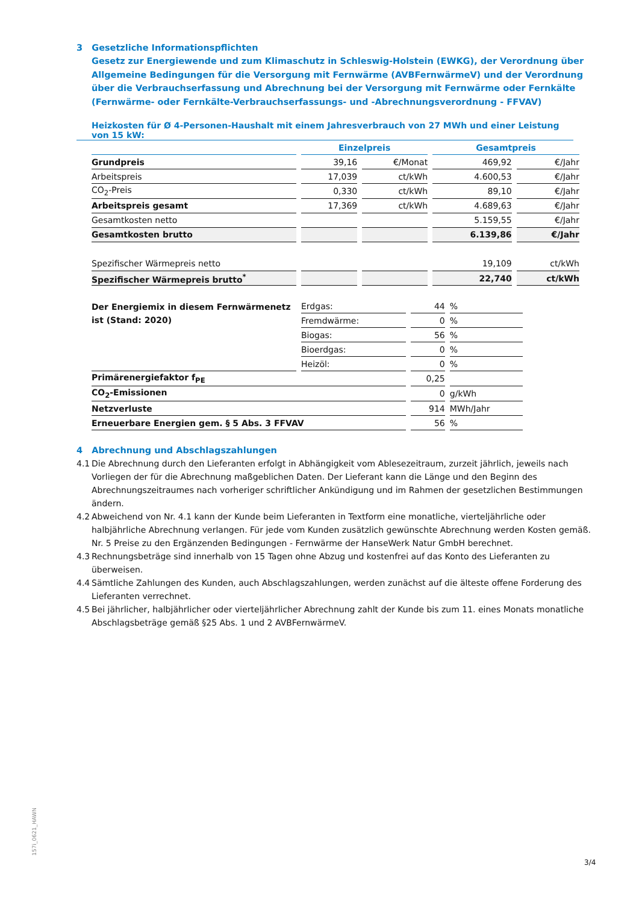3 Gesetzliche Informationspflichten
Gesetz zur Energiewende und zum Klimaschutz in Schleswig-Holstein (EWKG), der Verordnung über Allgemeine Bedingungen für die Versorgung mit Fernwärme (AVBFernwärmeV) und der Verordnung über die Verbrauchserfassung und Abrechnung bei der Versorgung mit Fernwärme oder Fernkälte (Fernwärme- oder Fernkälte-Verbrauchserfassungs- und -Abrechnungsverordnung - FFVAV)
Heizkosten für Ø 4-Personen-Haushalt mit einem Jahresverbrauch von 27 MWh und einer Leistung von 15 kW:
| | Einzelpreis | | Gesamtpreis | |
| Grundpreis | 39,16 | €/Monat | 469,92 | €/Jahr |
| Arbeitspreis | 17,039 | ct/kWh | 4.600,53 | €/Jahr |
| CO<sub>2</sub>-Preis | 0,330 | ct/kWh | 89,10 | €/Jahr |
| Arbeitspreis gesamt | 17,369 | ct/kWh | 4.689,63 | €/Jahr |
| Gesamtkosten netto | | | 5.159,55 | €/Jahr |
| Gesamtkosten brutto | | | 6.139,86 | €/Jahr |
| Spezifischer Wärmepreis netto | | | 19,109 | ct/kWh |
| Spezifischer Wärmepreis brutto<sup>*</sup> | | | 22,740 | ct/kWh |
| Der Energiemix in diesem Fernwärmenetz ist (Stand: 2020) | Erdgas: | 44 | % |
| | Fremdwärme: | 0 | % |
| | Biogas: | 56 | % |
| | Bioerdgas: | 0 | % |
| | Heizöl: | 0 | % |
| Primärenergiefaktor f<sub>PE</sub> | | 0,25 | |
| CO<sub>2</sub>-Emissionen | | 0 | g/kWh |
| Netzverluste | | 914 | MWh/Jahr |
| Erneuerbare Energien gem. § 5 Abs. 3 FFVAV | | 56 | % |
4 Abrechnung und Abschlagszahlungen
4.1 Die Abrechnung durch den Lieferanten erfolgt in Abhängigkeit vom Ablesezeitraum, zurzeit jährlich, jeweils nach Vorliegen der für die Abrechnung maßgeblichen Daten. Der Lieferant kann die Länge und den Beginn des Abrechnungszeitraumes nach vorheriger schriftlicher Ankündigung und im Rahmen der gesetzlichen Bestimmungen ändern.
4.2 Abweichend von Nr. 4.1 kann der Kunde beim Lieferanten in Textform eine monatliche, vierteljährliche oder halbjährliche Abrechnung verlangen. Für jede vom Kunden zusätzlich gewünschte Abrechnung werden Kosten gemäß. Nr. 5 Preise zu den Ergänzenden Bedingungen - Fernwärme der HanseWerk Natur GmbH berechnet.
4.3 Rechnungsbeträge sind innerhalb von 15 Tagen ohne Abzug und kostenfrei auf das Konto des Lieferanten zu überweisen.
4.4 Sämtliche Zahlungen des Kunden, auch Abschlagszahlungen, werden zunächst auf die älteste offene Forderung des Lieferanten verrechnet.
4.5 Bei jährlicher, halbjährlicher oder vierteljährlicher Abrechnung zahlt der Kunde bis zum 11. eines Monats monatliche Abschlagsbeträge gemäß §25 Abs. 1 und 2 AVBFernwärmeV.
157i_0621_HAWN
3/4